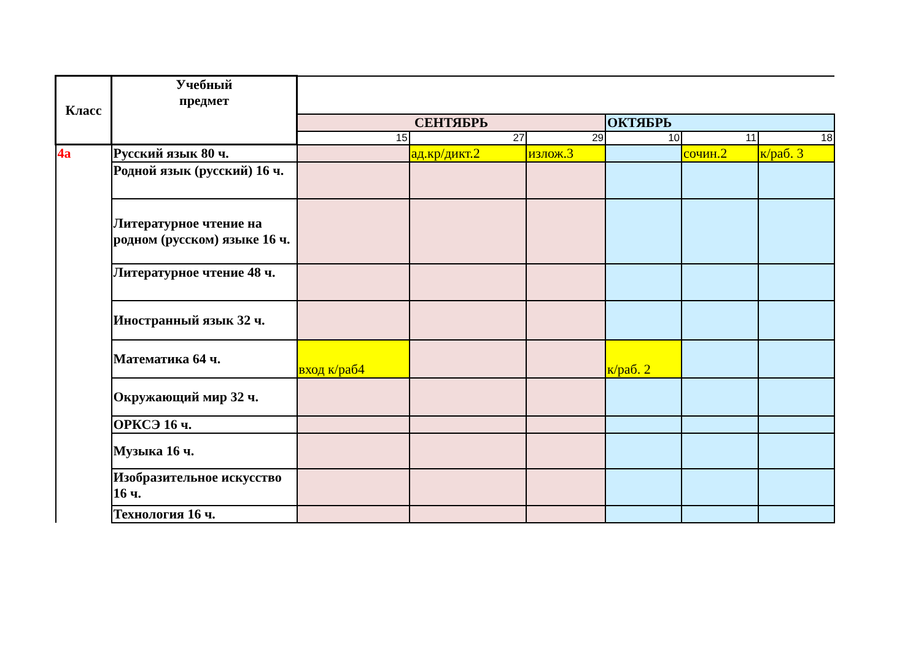| Класс | Учебный предмет | | | | | | |
| | | СЕНТЯБРЬ | | | ОКТЯБРЬ | | |
| | | 15 | 27 | 29 | 10 | 11 | 18 |
| 4а | Русский язык 80 ч. | | ад.кр/дикт.2 | излож.3 | | сочин.2 | к/раб. 3 |
| | Родной язык (русский) 16 ч. | | | | | | |
| | Литературное чтение на родном (русском) языке 16 ч. | | | | | | |
| | Литературное чтение 48 ч. | | | | | | |
| | Иностранный язык 32 ч. | | | | | | |
| | Математика 64 ч. | вход к/раб4 | | | к/раб. 2 | | |
| | Окружающий мир 32 ч. | | | | | | |
| | ОРКСЭ 16 ч. | | | | | | |
| | Музыка 16 ч. | | | | | | |
| | Изобразительное искусство 16 ч. | | | | | | |
| | Технология 16 ч. | | | | | | |